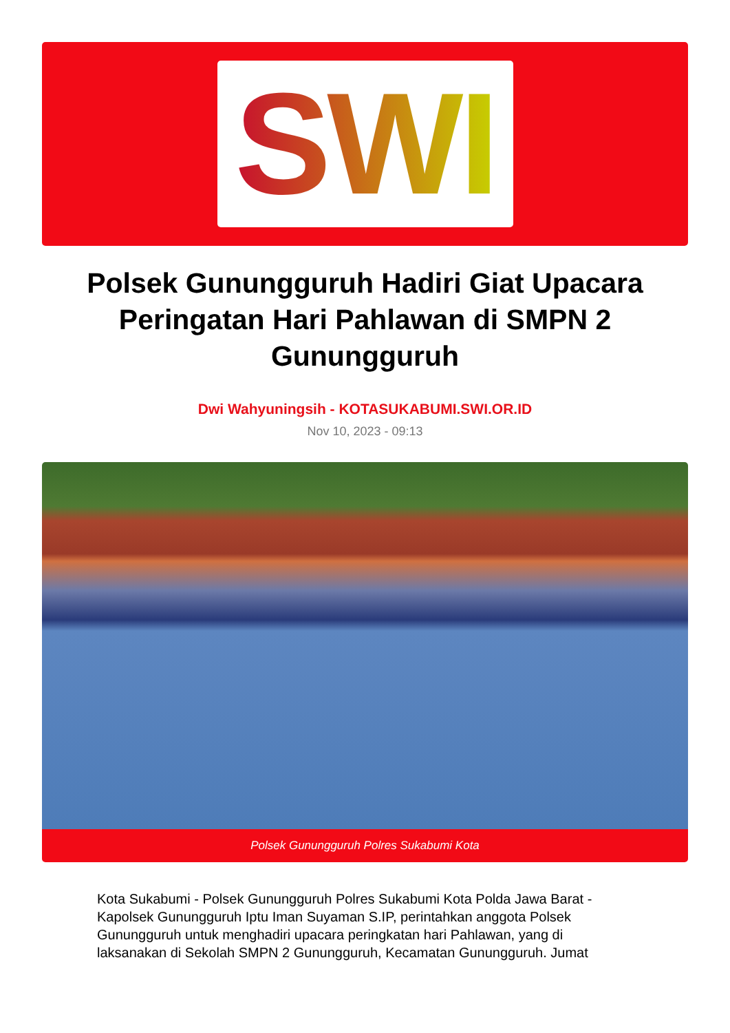SWI
Polsek Gunungguruh Hadiri Giat Upacara Peringatan Hari Pahlawan di SMPN 2 Gunungguruh
Dwi Wahyuningsih - KOTASUKABUMI.SWI.OR.ID
Nov 10, 2023 - 09:13
Polsek Gunungguruh Polres Sukabumi Kota
Kota Sukabumi - Polsek Gunungguruh Polres Sukabumi Kota Polda Jawa Barat - Kapolsek Gunungguruh Iptu Iman Suyaman S.IP, perintahkan anggota Polsek Gunungguruh untuk menghadiri upacara peringkatan hari Pahlawan, yang di laksanakan di Sekolah SMPN 2 Gunungguruh, Kecamatan Gunungguruh. Jumat